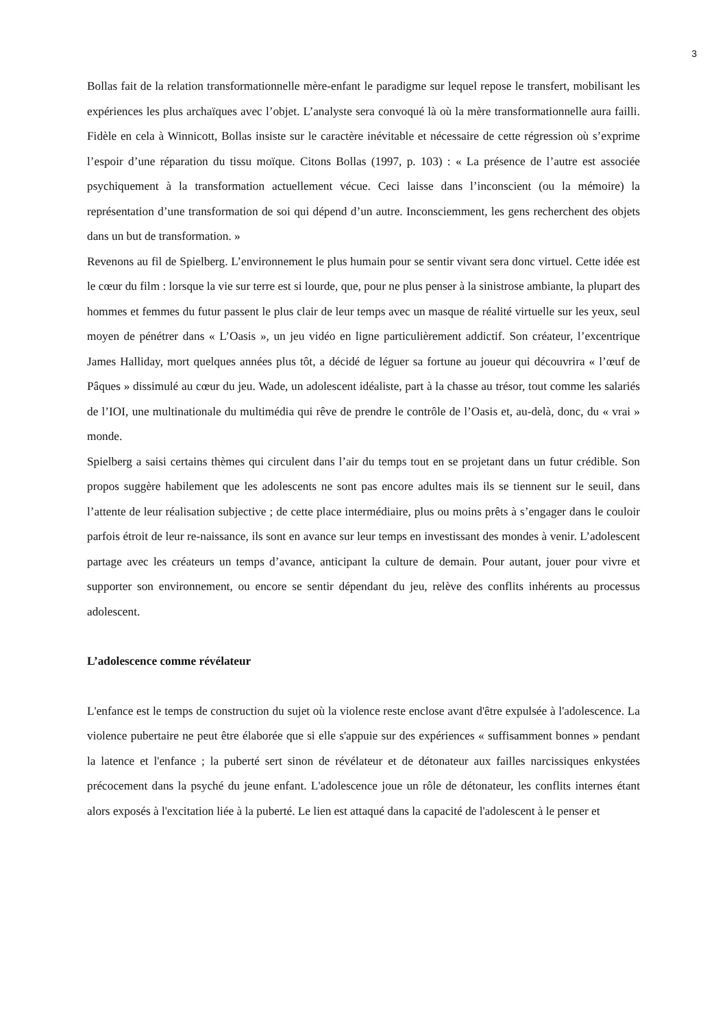3
Bollas fait de la relation transformationnelle mère-enfant le paradigme sur lequel repose le transfert, mobilisant les expériences les plus archaïques avec l’objet. L’analyste sera convoqué là où la mère transformationnelle aura failli. Fidèle en cela à Winnicott, Bollas insiste sur le caractère inévitable et nécessaire de cette régression où s’exprime l’espoir d’une réparation du tissu moïque. Citons Bollas (1997, p. 103) : « La présence de l’autre est associée psychiquement à la transformation actuellement vécue. Ceci laisse dans l’inconscient (ou la mémoire) la représentation d’une transformation de soi qui dépend d’un autre. Inconsciemment, les gens recherchent des objets dans un but de transformation. »
Revenons au fil de Spielberg. L’environnement le plus humain pour se sentir vivant sera donc virtuel. Cette idée est le cœur du film : lorsque la vie sur terre est si lourde, que, pour ne plus penser à la sinistrose ambiante, la plupart des hommes et femmes du futur passent le plus clair de leur temps avec un masque de réalité virtuelle sur les yeux, seul moyen de pénétrer dans « L’Oasis », un jeu vidéo en ligne particulièrement addictif. Son créateur, l’excentrique James Halliday, mort quelques années plus tôt, a décidé de léguer sa fortune au joueur qui découvrira « l’œuf de Pâques » dissimulé au cœur du jeu. Wade, un adolescent idéaliste, part à la chasse au trésor, tout comme les salariés de l’IOI, une multinationale du multimédia qui rêve de prendre le contrôle de l’Oasis et, au-delà, donc, du « vrai » monde.
Spielberg a saisi certains thèmes qui circulent dans l’air du temps tout en se projetant dans un futur crédible. Son propos suggère habilement que les adolescents ne sont pas encore adultes mais ils se tiennent sur le seuil, dans l’attente de leur réalisation subjective ; de cette place intermédiaire, plus ou moins prêts à s’engager dans le couloir parfois étroit de leur re-naissance, ils sont en avance sur leur temps en investissant des mondes à venir. L’adolescent partage avec les créateurs un temps d’avance, anticipant la culture de demain. Pour autant, jouer pour vivre et supporter son environnement, ou encore se sentir dépendant du jeu, relève des conflits inhérents au processus adolescent.
L’adolescence comme révélateur
L'enfance est le temps de construction du sujet où la violence reste enclose avant d'être expulsée à l'adolescence. La violence pubertaire ne peut être élaborée que si elle s'appuie sur des expériences « suffisamment bonnes » pendant la latence et l'enfance ; la puberté sert sinon de révélateur et de détonateur aux failles narcissiques enkystées précocement dans la psyché du jeune enfant. L'adolescence joue un rôle de détonateur, les conflits internes étant alors exposés à l'excitation liée à la puberté. Le lien est attaqué dans la capacité de l'adolescent à le penser et